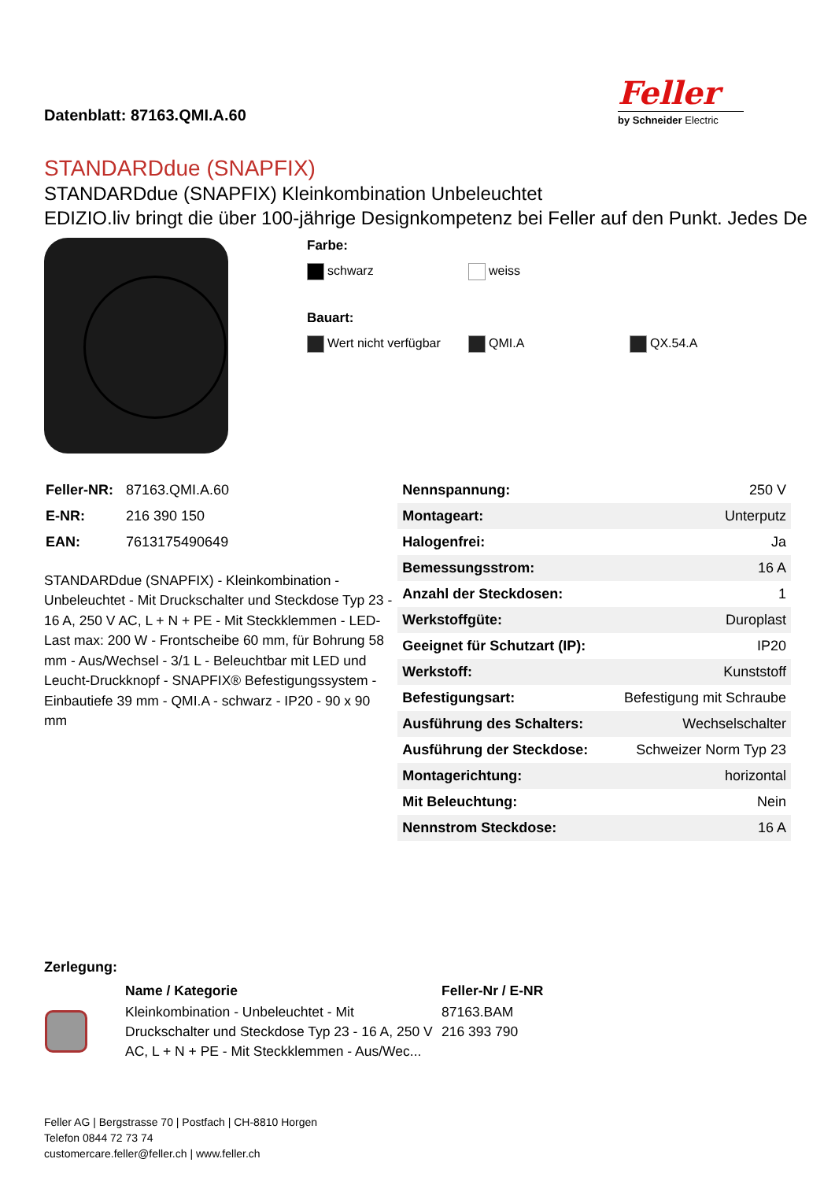Datenblatt: 87163.QMI.A.60
Feller
by Schneider Electric
STANDARDdue (SNAPFIX)
STANDARDdue (SNAPFIX) Kleinkombination Unbeleuchtet
EDIZIO.liv bringt die über 100-jährige Designkompetenz bei Feller auf den Punkt. Jedes De
Farbe:
schwarz weiss
Bauart:
Wert nicht verfügbar QMI.A QX.54.A
| Feller-NR: | 87163.QMI.A.60 |
| E-NR: | 216 390 150 |
| EAN: | 7613175490649 |
STANDARDdue (SNAPFIX) - Kleinkombination - Unbeleuchtet - Mit Druckschalter und Steckdose Typ 23 - 16 A, 250 V AC, L + N + PE - Mit Steckklemmen - LED-Last max: 200 W - Frontscheibe 60 mm, für Bohrung 58 mm - Aus/Wechsel - 3/1 L - Beleuchtbar mit LED und Leucht-Druckknopf - SNAPFIX® Befestigungssystem - Einbautiefe 39 mm - QMI.A - schwarz - IP20 - 90 x 90 mm
| Nennspannung: | 250 V |
| Montageart: | Unterputz |
| Halogenfrei: | Ja |
| Bemessungsstrom: | 16 A |
| Anzahl der Steckdosen: | 1 |
| Werkstoffgüte: | Duroplast |
| Geeignet für Schutzart (IP): | IP20 |
| Werkstoff: | Kunststoff |
| Befestigungsart: | Befestigung mit Schraube |
| Ausführung des Schalters: | Wechselschalter |
| Ausführung der Steckdose: | Schweizer Norm Typ 23 |
| Montagerichtung: | horizontal |
| Mit Beleuchtung: | Nein |
| Nennstrom Steckdose: | 16 A |
Zerlegung:
| | Name / Kategorie | Feller-Nr / E-NR |
| | Kleinkombination - Unbeleuchtet - Mit Druckschalter und Steckdose Typ 23 - 16 A, 250 V AC, L + N + PE - Mit Steckklemmen - Aus/Wec... | 87163.BAM 216 393 790 |
Feller AG | Bergstrasse 70 | Postfach | CH-8810 Horgen
Telefon 0844 72 73 74
customercare.feller@feller.ch | www.feller.ch